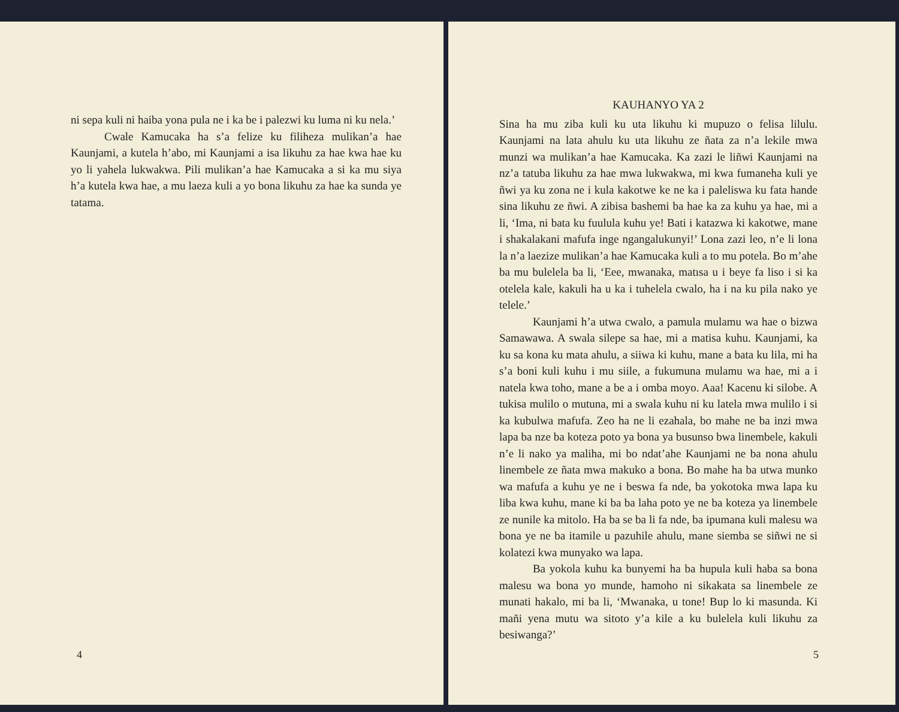ni sepa kuli ni haiba yona pula ne i ka be i palezwi ku luma ni ku nela.’
Cwale Kamucaka ha s’a felize ku filiheza mulikan’a hae Kaunjami, a kutela h’abo, mi Kaunjami a isa likuhu za hae kwa hae ku yo li yahela lukwakwa. Pili mulikan’a hae Kamucaka a si ka mu siya h’a kutela kwa hae, a mu laeza kuli a yo bona likuhu za hae ka sunda ye tatama.
4
KAUHANYO YA 2
Sina ha mu ziba kuli ku uta likuhu ki mupuzo o felisa lilulu. Kaunjami na lata ahulu ku uta likuhu ze ñata za n’a lekile mwa munzi wa mulikan’a hae Kamucaka. Ka zazi le liñwi Kaunjami na nz’a tatuba likuhu za hae mwa lukwakwa, mi kwa fumaneha kuli ye ñwi ya ku zona ne i kula kakotwe ke ne ka i paleliswa ku fata hande sina likuhu ze ñwi. A zibisa bashemi ba hae ka za kuhu ya hae, mi a li, ‘Ima, ni bata ku fuulula kuhu ye! Bati i katazwa ki kakotwe, mane i shakalakani mafufa inge ngangalukunyi!’ Lona zazi leo, n’e li lona la n’a laezize mulikan’a hae Kamucaka kuli a to mu potela. Bo m’ahe ba mu bulelela ba li, ‘Eee, mwanaka, matısa u i beye fa liso i si ka otelela kale, kakuli ha u ka i tuhelela cwalo, ha i na ku pila nako ye telele.’
Kaunjami h’a utwa cwalo, a pamula mulamu wa hae o bizwa Samawawa. A swala silepe sa hae, mi a matisa kuhu. Kaunjami, ka ku sa kona ku mata ahulu, a siiwa ki kuhu, mane a bata ku lila, mi ha s’a boni kuli kuhu i mu siile, a fukumuna mulamu wa hae, mi a i natela kwa toho, mane a be a i omba moyo. Aaa! Kacenu ki silobe. A tukisa mulilo o mutuna, mi a swala kuhu ni ku latela mwa mulilo i si ka kubulwa mafufa. Zeo ha ne li ezahala, bo mahe ne ba inzi mwa lapa ba nze ba koteza poto ya bona ya busunso bwa linembele, kakuli n’e li nako ya maliha, mi bo ndat’ahe Kaunjami ne ba nona ahulu linembele ze ñata mwa makuko a bona. Bo mahe ha ba utwa munko wa mafufa a kuhu ye ne i beswa fa nde, ba yokotoka mwa lapa ku liba kwa kuhu, mane ki ba ba laha poto ye ne ba koteza ya linembele ze nunile ka mitolo. Ha ba se ba li fa nde, ba ipumana kuli malesu wa bona ye ne ba itamile u pazuhile ahulu, mane siemba se siñwi ne si kolatezi kwa munyako wa lapa.
Ba yokola kuhu ka bunyemi ha ba hupula kuli haba sa bona malesu wa bona yo munde, hamoho ni sikakata sa linembele ze munati hakalo, mi ba li, ‘Mwanaka, u tone! Bup lo ki masunda. Ki mañi yena mutu wa sitoto y’a kile a ku bulelela kuli likuhu za besiwanga?’
5